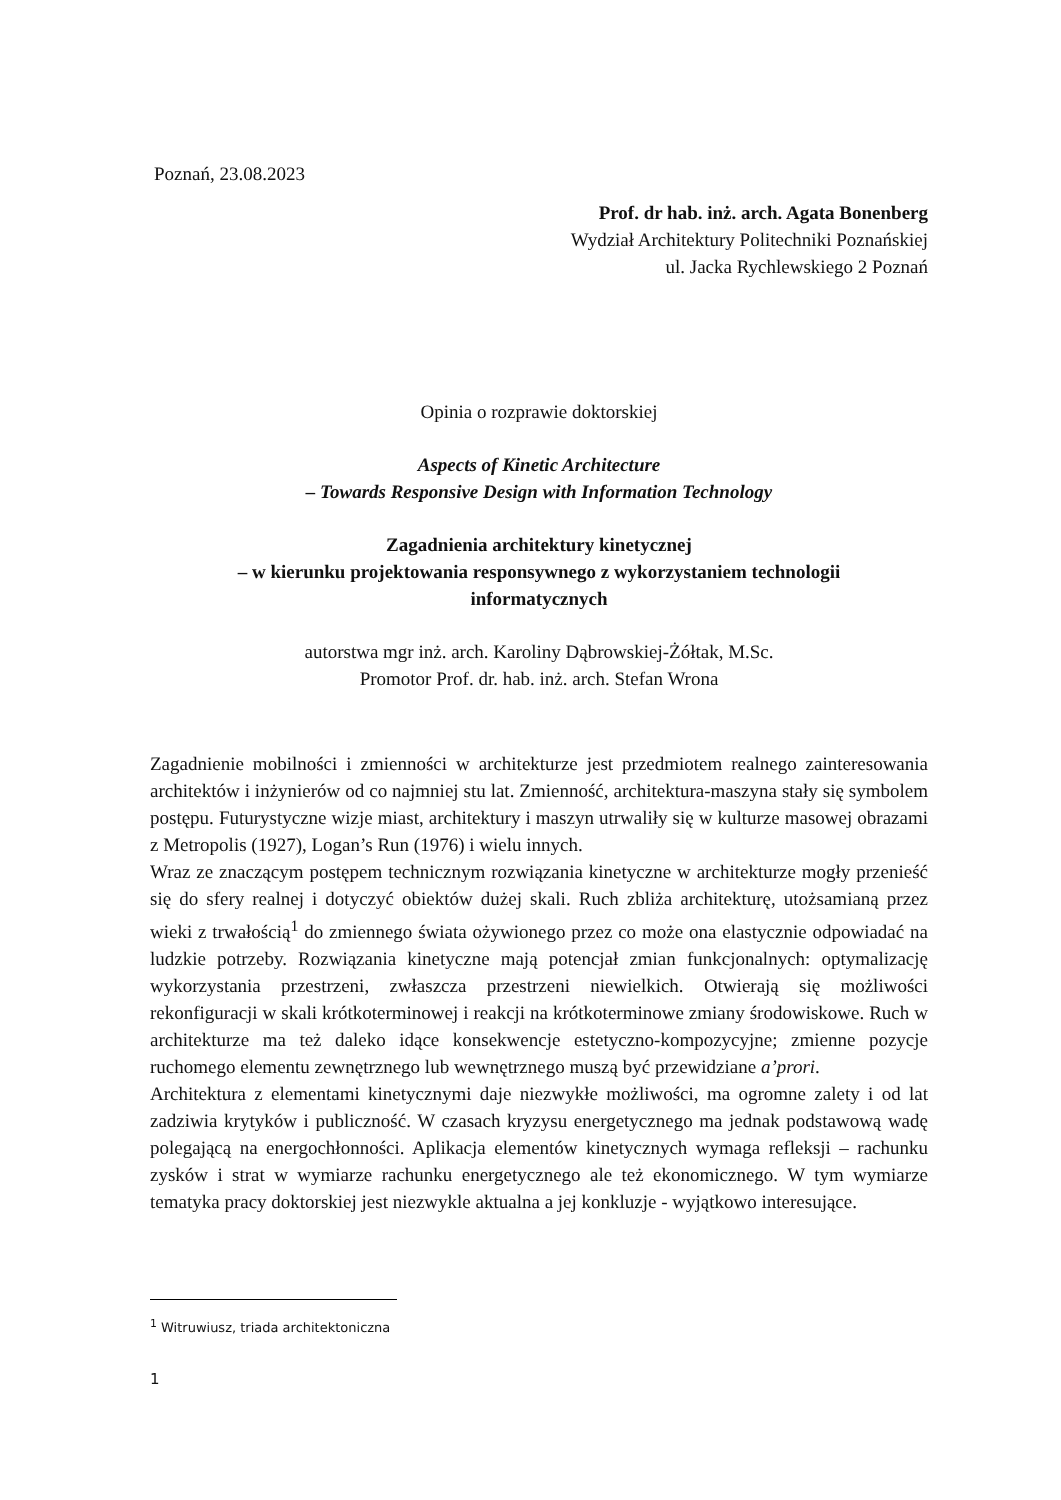Poznań, 23.08.2023
Prof. dr hab. inż. arch. Agata Bonenberg
Wydział Architektury Politechniki Poznańskiej
ul. Jacka Rychlewskiego 2 Poznań
Opinia o rozprawie doktorskiej
Aspects of Kinetic Architecture
– Towards Responsive Design with Information Technology
Zagadnienia architektury kinetycznej
– w kierunku projektowania responsywnego z wykorzystaniem technologii
informatycznych
autorstwa mgr inż. arch. Karoliny Dąbrowskiej-Żółtak, M.Sc.
Promotor Prof. dr. hab. inż. arch. Stefan Wrona
Zagadnienie mobilności i zmienności w architekturze jest przedmiotem realnego zainteresowania architektów i inżynierów od co najmniej stu lat. Zmienność, architektura-maszyna stały się symbolem postępu. Futurystyczne wizje miast, architektury i maszyn utrwaliły się w kulturze masowej obrazami z Metropolis (1927), Logan’s Run (1976) i wielu innych.
Wraz ze znaczącym postępem technicznym rozwiązania kinetyczne w architekturze mogły przenieść się do sfery realnej i dotyczyć obiektów dużej skali. Ruch zbliża architekturę, utożsamianą przez wieki z trwałością<sup>1</sup> do zmiennego świata ożywionego przez co może ona elastycznie odpowiadać na ludzkie potrzeby. Rozwiązania kinetyczne mają potencjał zmian funkcjonalnych: optymalizację wykorzystania przestrzeni, zwłaszcza przestrzeni niewielkich. Otwierają się możliwości rekonfiguracji w skali krótkoterminowej i reakcji na krótkoterminowe zmiany środowiskowe. Ruch w architekturze ma też daleko idące konsekwencje estetyczno-kompozycyjne; zmienne pozycje ruchomego elementu zewnętrznego lub wewnętrznego muszą być przewidziane a’prori.
Architektura z elementami kinetycznymi daje niezwykłe możliwości, ma ogromne zalety i od lat zadziwia krytyków i publiczność. W czasach kryzysu energetycznego ma jednak podstawową wadę polegającą na energochłonności. Aplikacja elementów kinetycznych wymaga refleksji – rachunku zysków i strat w wymiarze rachunku energetycznego ale też ekonomicznego. W tym wymiarze tematyka pracy doktorskiej jest niezwykle aktualna a jej konkluzje - wyjątkowo interesujące.
<sup>1</sup> Witruwiusz, triada architektoniczna
1